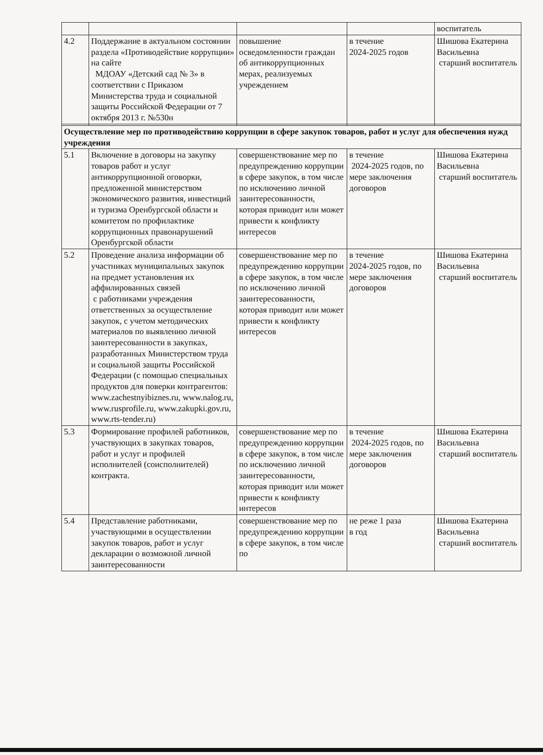| | | | | воспитатель |
| 4.2 | Поддержание в актуальном состоянии раздела «Противодействие коррупции» на сайте МДОАУ «Детский сад № 3» в соответствии с Приказом Министерства труда и социальной защиты Российской Федерации от 7 октября 2013 г. №530н | повышение осведомленности граждан об антикоррупционных мерах, реализуемых учреждением | в течение 2024-2025 годов | Шишова Екатерина Васильевна старший воспитатель |
| Осуществление мер по противодействию коррупции в сфере закупок товаров, работ и услуг для обеспечения нужд учреждения | | | | |
| 5.1 | Включение в договоры на закупку товаров работ и услуг антикоррупционной оговорки, предложенной министерством экономического развития, инвестиций и туризма Оренбургской области и комитетом по профилактике коррупционных правонарушений Оренбургской области | совершенствование мер по предупреждению коррупции в сфере закупок, в том числе по исключению личной заинтересованности, которая приводит или может привести к конфликту интересов | в течение 2024-2025 годов, по мере заключения договоров | Шишова Екатерина Васильевна старший воспитатель |
| 5.2 | Проведение анализа информации об участниках муниципальных закупок на предмет установления их аффилированных связей с работниками учреждения ответственных за осуществление закупок, с учетом методических материалов по выявлению личной заинтересованности в закупках, разработанных Министерством труда и социальной защиты Российской Федерации (с помощью специальных продуктов для поверки контрагентов: www.zachestnyibiznes.ru, www.nalog.ru, www.rusprofile.ru, www.zakupki.gov.ru, www.rts-tender.ru) | совершенствование мер по предупреждению коррупции в сфере закупок, в том числе по исключению личной заинтересованности, которая приводит или может привести к конфликту интересов | в течение 2024-2025 годов, по мере заключения договоров | Шишова Екатерина Васильевна старший воспитатель |
| 5.3 | Формирование профилей работников, участвующих в закупках товаров, работ и услуг и профилей исполнителей (соисполнителей) контракта. | совершенствование мер по предупреждению коррупции в сфере закупок, в том числе по исключению личной заинтересованности, которая приводит или может привести к конфликту интересов | в течение 2024-2025 годов, по мере заключения договоров | Шишова Екатерина Васильевна старший воспитатель |
| 5.4 | Представление работниками, участвующими в осуществлении закупок товаров, работ и услуг декларации о возможной личной заинтересованности | совершенствование мер по предупреждению коррупции в сфере закупок, в том числе по | не реже 1 раза в год | Шишова Екатерина Васильевна старший воспитатель |